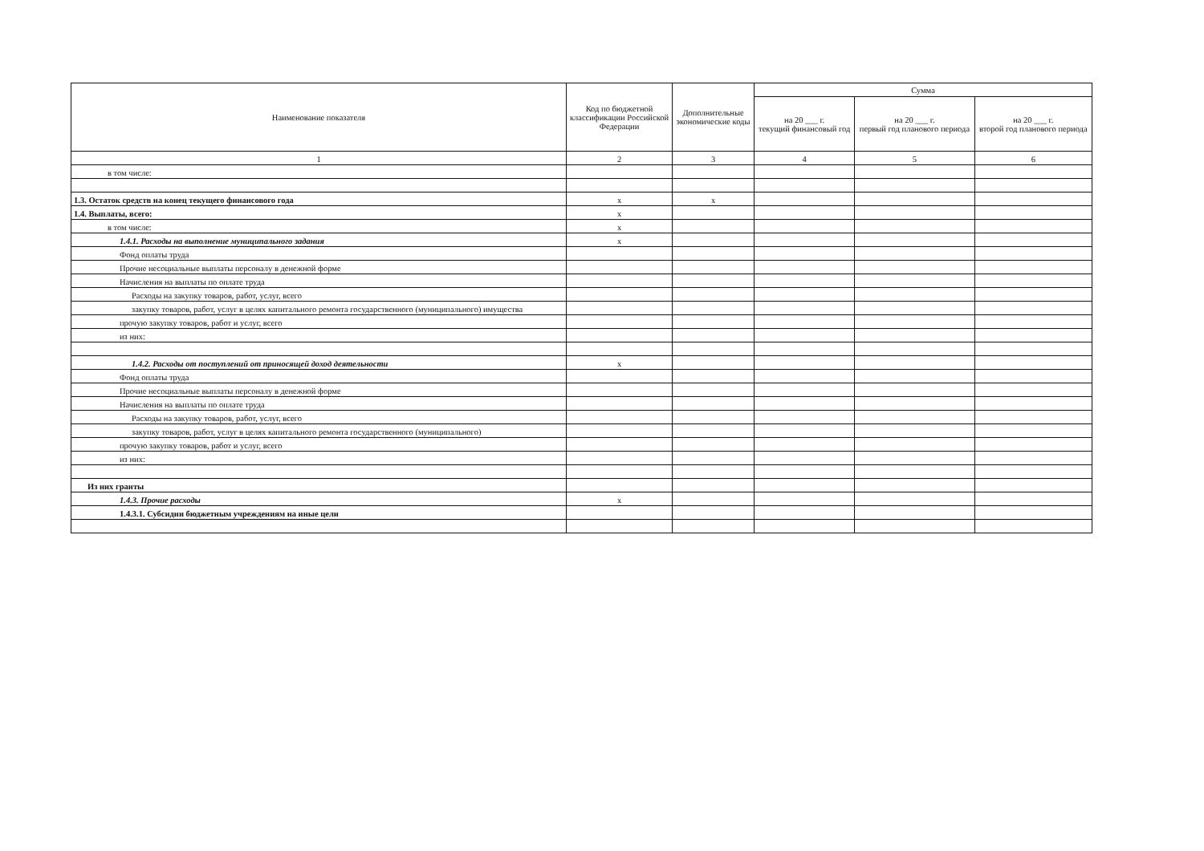| Наименование показателя | Код по бюджетной классификации Российской Федерации | Дополнительные экономические коды | Сумма | | |
| --- | --- | --- | --- | --- | --- |
| | | | на 20 ___ г. текущий финансовый год | на 20 ___ г. первый год планового периода | на 20 ___ г. второй год планового периода |
| 1 | 2 | 3 | 4 | 5 | 6 |
| в том числе: | | | | | |
| 1.3. Остаток средств на конец текущего финансового года | x | x | | | |
| 1.4. Выплаты, всего: | x | | | | |
| в том числе: | x | | | | |
| 1.4.1. Расходы на выполнение муниципального задания | x | | | | |
| Фонд оплаты труда | | | | | |
| Прочие несоциальные выплаты персоналу в денежной форме | | | | | |
| Начисления на выплаты по оплате труда | | | | | |
| Расходы на закупку товаров, работ, услуг, всего | | | | | |
| закупку товаров, работ, услуг в целях капитального ремонта государственного (муниципального) имущества | | | | | |
| прочую закупку товаров, работ и услуг, всего | | | | | |
| из них: | | | | | |
| 1.4.2. Расходы от поступлений от приносящей доход деятельности | x | | | | |
| Фонд оплаты труда | | | | | |
| Прочие несоциальные выплаты персоналу в денежной форме | | | | | |
| Начисления на выплаты по оплате труда | | | | | |
| Расходы на закупку товаров, работ, услуг, всего | | | | | |
| закупку товаров, работ, услуг в целях капитального ремонта государственного (муниципального) | | | | | |
| прочую закупку товаров, работ и услуг, всего | | | | | |
| из них: | | | | | |
| Из них гранты | | | | | |
| 1.4.3. Прочие расходы | x | | | | |
| 1.4.3.1. Субсидии бюджетным учреждениям на иные цели | | | | | |